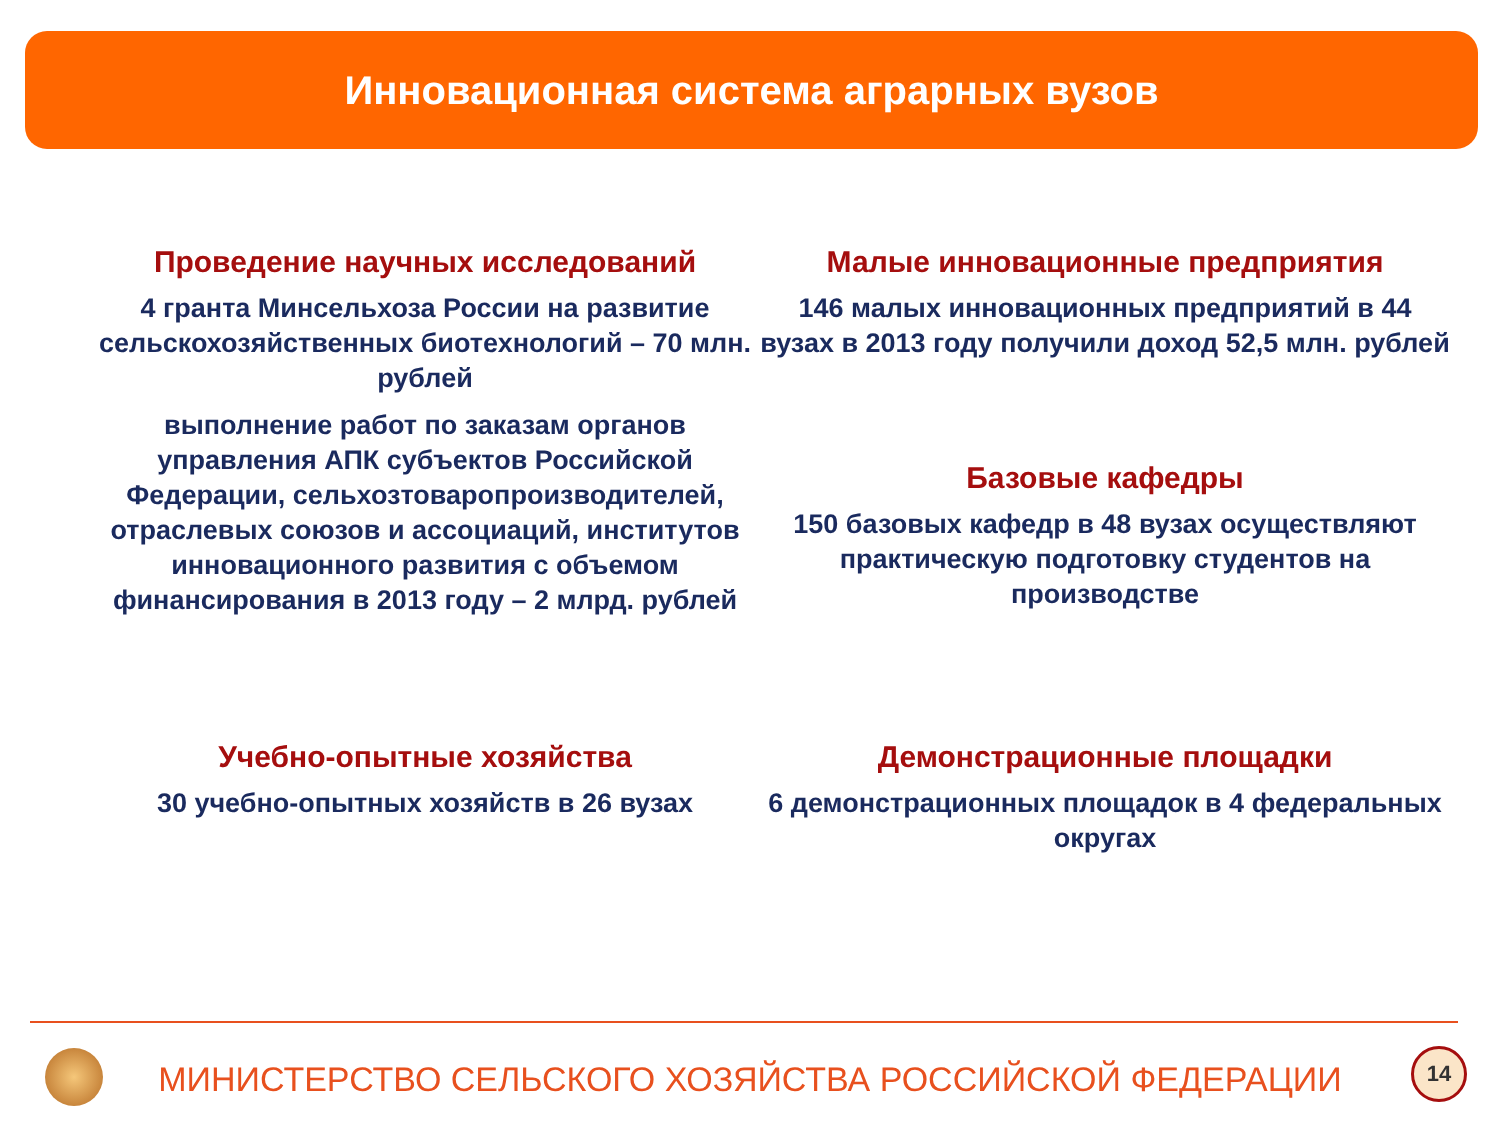Инновационная система аграрных вузов
Проведение научных исследований
4 гранта Минсельхоза России на развитие сельскохозяйственных биотехнологий – 70 млн. рублей
выполнение работ по заказам органов управления АПК субъектов Российской Федерации, сельхозтоваропроизводителей, отраслевых союзов и ассоциаций, институтов инновационного развития с объемом финансирования в 2013 году – 2 млрд. рублей
Малые инновационные предприятия
146 малых инновационных предприятий в 44 вузах в 2013 году получили доход 52,5 млн. рублей
Базовые кафедры
150 базовых кафедр в 48 вузах осуществляют практическую подготовку студентов на производстве
Учебно-опытные хозяйства
30 учебно-опытных хозяйств в 26 вузах
Демонстрационные площадки
6 демонстрационных площадок в 4 федеральных округах
МИНИСТЕРСТВО СЕЛЬСКОГО ХОЗЯЙСТВА РОССИЙСКОЙ ФЕДЕРАЦИИ
14